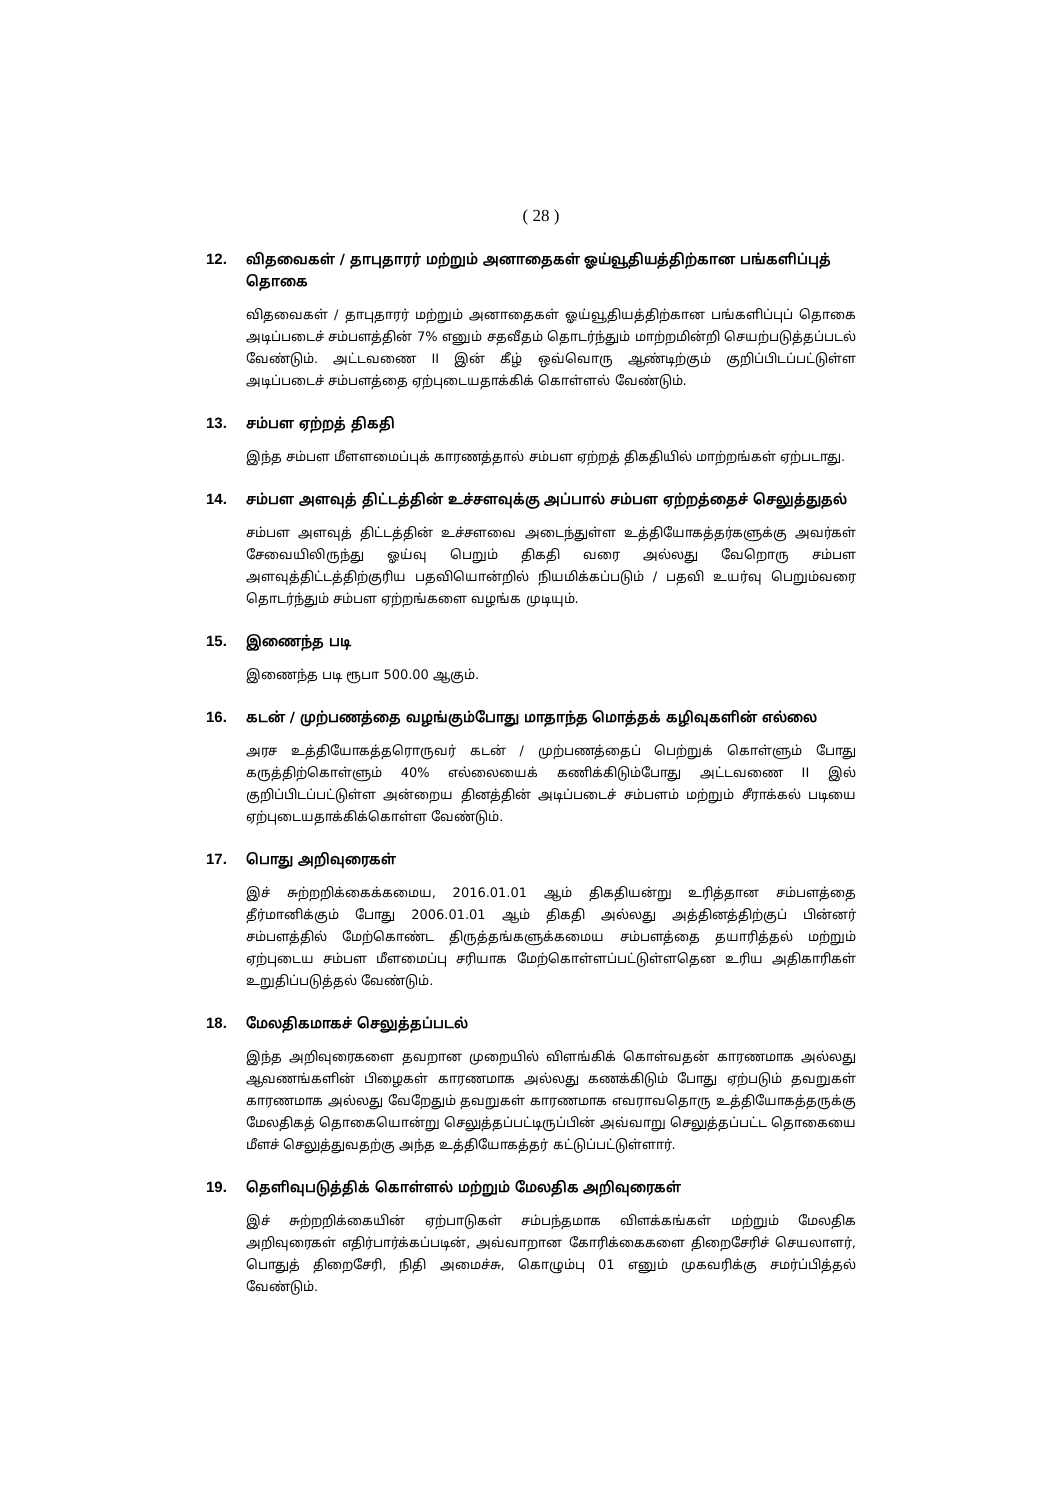( 28 )
12. விதவைகள் / தாபுதாரர் மற்றும் அனாதைகள் ஓய்வூதியத்திற்கான பங்களிப்புத் தொகை
விதவைகள் / தாபுதாரர் மற்றும் அனாதைகள் ஓய்வூதியத்திற்கான பங்களிப்புப் தொகை அடிப்படைச் சம்பளத்தின் 7% எனும் சதவீதம் தொடர்ந்தும் மாற்றமின்றி செயற்படுத்தப்படல் வேண்டும். அட்டவணை II இன் கீழ் ஒவ்வொரு ஆண்டிற்கும் குறிப்பிடப்பட்டுள்ள அடிப்படைச் சம்பளத்தை ஏற்புடையதாக்கிக் கொள்ளல் வேண்டும்.
13. சம்பள ஏற்றத் திகதி
இந்த சம்பள மீளளமைப்புக் காரணத்தால் சம்பள ஏற்றத் திகதியில் மாற்றங்கள் ஏற்படாது.
14. சம்பள அளவுத் திட்டத்தின் உச்சளவுக்கு அப்பால் சம்பள ஏற்றத்தைச் செலுத்துதல்
சம்பள அளவுத் திட்டத்தின் உச்சளவை அடைந்துள்ள உத்தியோகத்தர்களுக்கு அவர்கள் சேவையிலிருந்து ஓய்வு பெறும் திகதி வரை அல்லது வேறொரு சம்பள அளவுத்திட்டத்திற்குரிய பதவியொன்றில் நியமிக்கப்படும் / பதவி உயர்வு பெறும்வரை தொடர்ந்தும் சம்பள ஏற்றங்களை வழங்க முடியும்.
15. இணைந்த படி
இணைந்த படி ரூபா 500.00 ஆகும்.
16. கடன் / முற்பணத்தை வழங்கும்போது மாதாந்த மொத்தக் கழிவுகளின் எல்லை
அரச உத்தியோகத்தரொருவர் கடன் / முற்பணத்தைப் பெற்றுக் கொள்ளும் போது கருத்திற்கொள்ளும் 40% எல்லையைக் கணிக்கிடும்போது அட்டவணை II இல் குறிப்பிடப்பட்டுள்ள அன்றைய தினத்தின் அடிப்படைச் சம்பளம் மற்றும் சீராக்கல் படியை ஏற்புடையதாக்கிக்கொள்ள வேண்டும்.
17. பொது அறிவுரைகள்
இச் சுற்றறிக்கைக்கமைய, 2016.01.01 ஆம் திகதியன்று உரித்தான சம்பளத்தை தீர்மானிக்கும் போது 2006.01.01 ஆம் திகதி அல்லது அத்தினத்திற்குப் பின்னர் சம்பளத்தில் மேற்கொண்ட திருத்தங்களுக்கமைய சம்பளத்தை தயாரித்தல் மற்றும் ஏற்புடைய சம்பள மீளமைப்பு சரியாக மேற்கொள்ளப்பட்டுள்ளதென உரிய அதிகாரிகள் உறுதிப்படுத்தல் வேண்டும்.
18. மேலதிகமாகச் செலுத்தப்படல்
இந்த அறிவுரைகளை தவறான முறையில் விளங்கிக் கொள்வதன் காரணமாக அல்லது ஆவணங்களின் பிழைகள் காரணமாக அல்லது கணக்கிடும் போது ஏற்படும் தவறுகள் காரணமாக அல்லது வேறேதும் தவறுகள் காரணமாக எவராவதொரு உத்தியோகத்தருக்கு மேலதிகத் தொகையொன்று செலுத்தப்பட்டிருப்பின் அவ்வாறு செலுத்தப்பட்ட தொகையை மீளச் செலுத்துவதற்கு அந்த உத்தியோகத்தர் கட்டுப்பட்டுள்ளார்.
19. தெளிவுபடுத்திக் கொள்ளல் மற்றும் மேலதிக அறிவுரைகள்
இச் சுற்றறிக்கையின் ஏற்பாடுகள் சம்பந்தமாக விளக்கங்கள் மற்றும் மேலதிக அறிவுரைகள் எதிர்பார்க்கப்படின், அவ்வாறான கோரிக்கைகளை திறைசேரிச் செயலாளர், பொதுத் திறைசேரி, நிதி அமைச்சு, கொழும்பு 01 எனும் முகவரிக்கு சமர்ப்பித்தல் வேண்டும்.